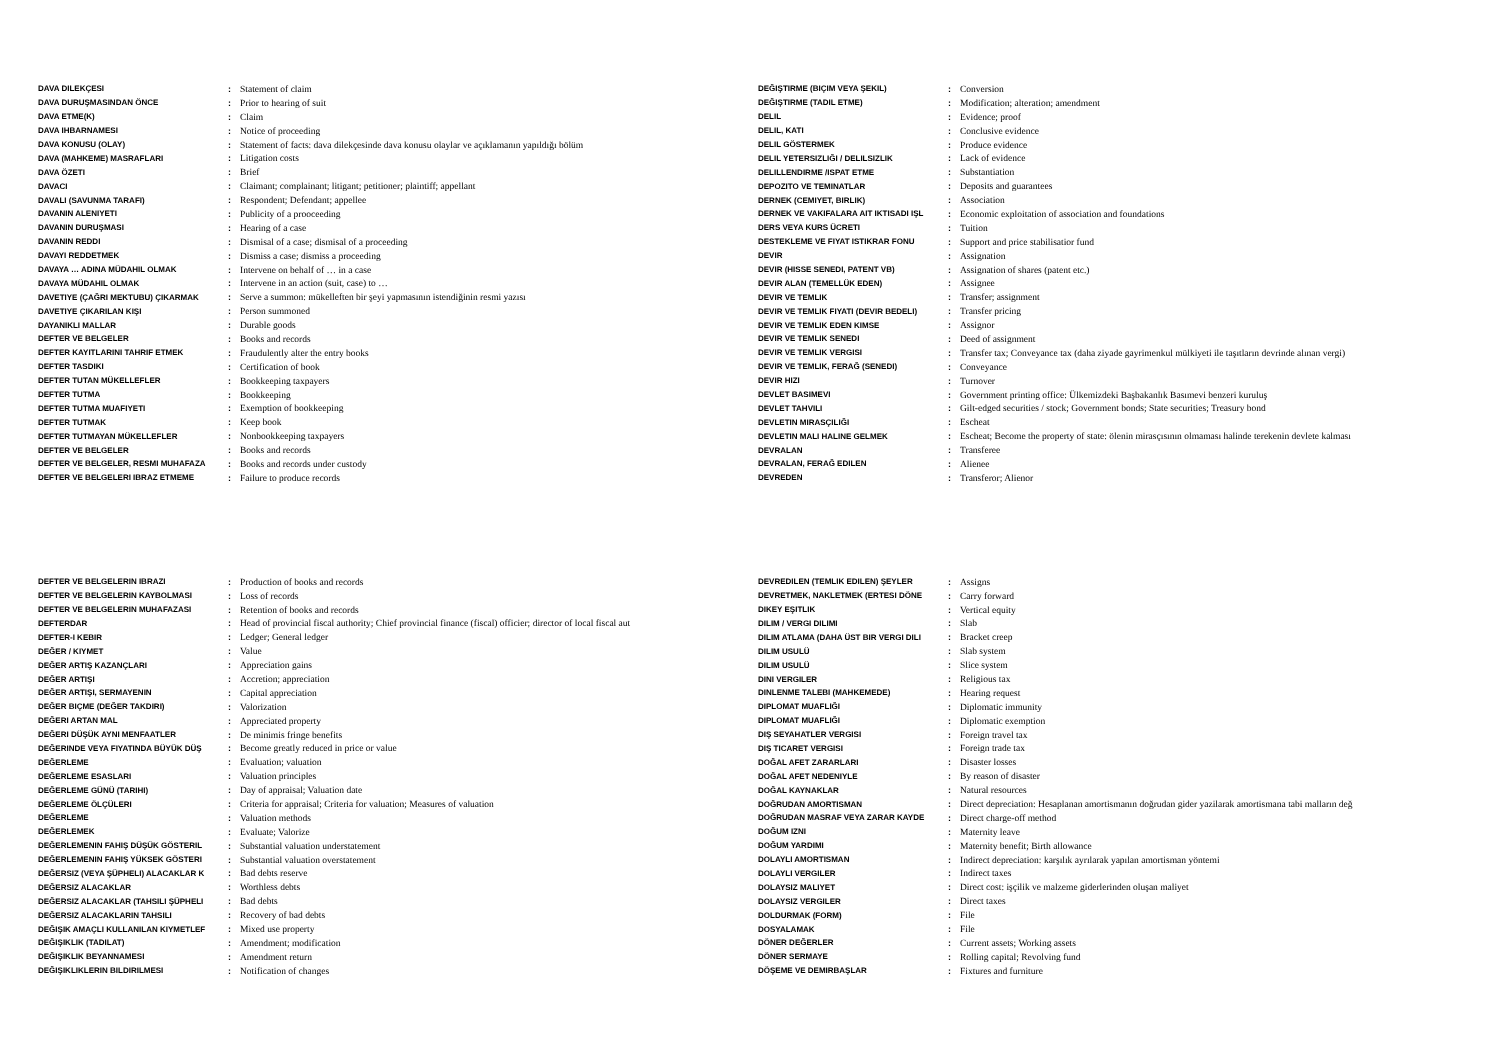| DAVA DILEKÇESI | : | Statement of claim |
| DAVA DURUŞMASINDAN ÖNCE | : | Prior to hearing of suit |
| DAVA ETME(K) | : | Claim |
| DAVA IHBARNAMESI | : | Notice of proceeding |
| DAVA KONUSU (OLAY) | : | Statement of facts: dava dilekçesinde dava konusu olaylar ve açıklamanın yapıldığı bölüm |
| DAVA (MAHKEME) MASRAFLARI | : | Litigation costs |
| DAVA ÖZETI | : | Brief |
| DAVACI | : | Claimant; complainant; litigant; petitioner; plaintiff; appellant |
| DAVALI (SAVUNMA TARAFI) | : | Respondent; Defendant; appellee |
| DAVANIN ALENIYETI | : | Publicity of a prooceeding |
| DAVANIN DURUŞMASI | : | Hearing of a case |
| DAVANIN REDDI | : | Dismisal of a case; dismisal of a proceeding |
| DAVAYI REDDETMEK | : | Dismiss a case; dismiss a proceeding |
| DAVAYA … ADINA MÜDAHIL OLMAK | : | Intervene on behalf of … in a case |
| DAVAYA MÜDAHIL OLMAK | : | Intervene in an action (suit, case) to … |
| DAVETIYE (ÇAĞRI MEKTUBU) ÇIKARMAK | : | Serve a summon: mükelleften bir şeyi yapmasının istendiğinin resmi yazısı |
| DAVETIYE ÇIKARILAN KIŞI | : | Person summoned |
| DAYANIKLI MALLAR | : | Durable goods |
| DEFTER VE BELGELER | : | Books and records |
| DEFTER KAYITLARINI TAHRIF ETMEK | : | Fraudulently alter the entry books |
| DEFTER TASDIKI | : | Certification of book |
| DEFTER TUTAN MÜKELLEFLER | : | Bookkeeping taxpayers |
| DEFTER TUTMA | : | Bookkeeping |
| DEFTER TUTMA MUAFIYETI | : | Exemption of bookkeeping |
| DEFTER TUTMAK | : | Keep book |
| DEFTER TUTMAYAN MÜKELLEFLER | : | Nonbookkeeping taxpayers |
| DEFTER VE BELGELER | : | Books and records |
| DEFTER VE BELGELER, RESMI MUHAFAZA | : | Books and records under custody |
| DEFTER VE BELGELERI IBRAZ ETMEME | : | Failure to produce records |
| DEĞIŞTIRME (BIÇIM VEYA ŞEKIL) | : | Conversion |
| DEĞIŞTIRME (TADIL ETME) | : | Modification; alteration; amendment |
| DELIL | : | Evidence; proof |
| DELIL, KATI | : | Conclusive evidence |
| DELIL GÖSTERMEK | : | Produce evidence |
| DELIL YETERSIZLIĞI / DELILSIZLIK | : | Lack of evidence |
| DELILLENDIRME /ISPAT ETME | : | Substantiation |
| DEPOZITO VE TEMINATLAR | : | Deposits and guarantees |
| DERNEK (CEMIYET, BIRLIK) | : | Association |
| DERNEK VE VAKIFALARA AIT IKTISADI IŞL | : | Economic exploitation of association and foundations |
| DERS VEYA KURS ÜCRETI | : | Tuition |
| DESTEKLEME VE FIYAT ISTIKRAR FONU | : | Support and price stabilisatior fund |
| DEVIR | : | Assignation |
| DEVIR (HISSE SENEDI, PATENT VB) | : | Assignation of shares (patent etc.) |
| DEVIR ALAN (TEMELLÜK EDEN) | : | Assignee |
| DEVIR VE TEMLIK | : | Transfer; assignment |
| DEVIR VE TEMLIK FIYATI (DEVIR BEDELI) | : | Transfer pricing |
| DEVIR VE TEMLIK EDEN KIMSE | : | Assignor |
| DEVIR VE TEMLIK SENEDI | : | Deed of assignment |
| DEVIR VE TEMLIK VERGISI | : | Transfer tax; Conveyance tax (daha ziyade gayrimenkul mülkiyeti ile taşıtların devrinde alınan vergi) |
| DEVIR VE TEMLIK, FERAĞ (SENEDI) | : | Conveyance |
| DEVIR HIZI | : | Turnover |
| DEVLET BASIMEVI | : | Government printing office: Ülkemizdeki Başbakanlık Basımevi benzeri kuruluş |
| DEVLET TAHVILI | : | Gilt-edged securities / stock; Government bonds; State securities; Treasury bond |
| DEVLETIN MIRASÇILIĞI | : | Escheat |
| DEVLETIN MALI HALINE GELMEK | : | Escheat; Become the property of state: ölenin mirasçısının olmaması halinde terekenin devlete kalması |
| DEVRALAN | : | Transferee |
| DEVRALAN, FERAĞ EDILEN | : | Alienee |
| DEVREDEN | : | Transferor; Alienor |
| DEFTER VE BELGELERIN IBRAZI | : | Production of books and records |
| DEFTER VE BELGELERIN KAYBOLMASI | : | Loss of records |
| DEFTER VE BELGELERIN MUHAFAZASI | : | Retention of books and records |
| DEFTERDAR | : | Head of provincial fiscal authority; Chief provincial finance (fiscal) officier; director of local fiscal aut |
| DEFTER-I KEBIR | : | Ledger; General ledger |
| DEĞER / KIYMET | : | Value |
| DEĞER ARTIŞ KAZANÇLARI | : | Appreciation gains |
| DEĞER ARTIŞI | : | Accretion; appreciation |
| DEĞER ARTIŞI, SERMAYENIN | : | Capital appreciation |
| DEĞER BIÇME (DEĞER TAKDIRI) | : | Valorization |
| DEĞERI ARTAN MAL | : | Appreciated property |
| DEĞERI DÜŞÜK AYNI MENFAATLER | : | De minimis fringe benefits |
| DEĞERINDE VEYA FIYATINDA BÜYÜK DÜŞ | : | Become greatly reduced in price or value |
| DEĞERLEME | : | Evaluation; valuation |
| DEĞERLEME ESASLARI | : | Valuation principles |
| DEĞERLEME GÜNÜ (TARIHI) | : | Day of appraisal; Valuation date |
| DEĞERLEME ÖLÇÜLERI | : | Criteria for appraisal; Criteria for valuation; Measures of valuation |
| DEĞERLEME | : | Valuation methods |
| DEĞERLEMEK | : | Evaluate; Valorize |
| DEĞERLEMENIN FAHIŞ DÜŞÜK GÖSTERIL | : | Substantial valuation understatement |
| DEĞERLEMENIN FAHIŞ YÜKSEK GÖSTERI | : | Substantial valuation overstatement |
| DEĞERSIZ (VEYA ŞÜPHELI) ALACAKLAR K | : | Bad debts reserve |
| DEĞERSIZ ALACAKLAR | : | Worthless debts |
| DEĞERSIZ ALACAKLAR (TAHSILI ŞÜPHELI | : | Bad debts |
| DEĞERSIZ ALACAKLARIN TAHSILI | : | Recovery of bad debts |
| DEĞIŞIK AMAÇLI KULLANILAN KIYMETLEF | : | Mixed use property |
| DEĞIŞIKLIK (TADILAT) | : | Amendment; modification |
| DEĞIŞIKLIK BEYANNAMESI | : | Amendment return |
| DEĞIŞIKLIKLERIN BILDIRILMESI | : | Notification of changes |
| DEVREDILEN (TEMLIK EDILEN) ŞEYLER | : | Assigns |
| DEVRETMEK, NAKLETMEK (ERTESI DÖNE | : | Carry forward |
| DIKEY EŞITLIK | : | Vertical equity |
| DILIM / VERGI DILIMI | : | Slab |
| DILIM ATLAMA (DAHA ÜST BIR VERGI DILI | : | Bracket creep |
| DILIM USULÜ | : | Slab system |
| DILIM USULÜ | : | Slice system |
| DINI VERGILER | : | Religious tax |
| DINLENME TALEBI (MAHKEMEDE) | : | Hearing request |
| DIPLOMAT MUAFLIĞI | : | Diplomatic immunity |
| DIPLOMAT MUAFLIĞI | : | Diplomatic exemption |
| DIŞ SEYAHATLER VERGISI | : | Foreign travel tax |
| DIŞ TICARET VERGISI | : | Foreign trade tax |
| DOĞAL AFET ZARARLARI | : | Disaster losses |
| DOĞAL AFET NEDENIYLE | : | By reason of disaster |
| DOĞAL KAYNAKLAR | : | Natural resources |
| DOĞRUDAN AMORTISMAN | : | Direct depreciation: Hesaplanan amortismanın doğrudan gider yazilarak amortismana tabi malların değ |
| DOĞRUDAN MASRAF VEYA ZARAR KAYDE | : | Direct charge-off method |
| DOĞUM IZNI | : | Maternity leave |
| DOĞUM YARDIMI | : | Maternity benefit; Birth allowance |
| DOLAYLI AMORTISMAN | : | Indirect depreciation: karşılık ayrılarak yapılan amortisman yöntemi |
| DOLAYLI VERGILER | : | Indirect taxes |
| DOLAYSIZ MALIYET | : | Direct cost: işçilik ve malzeme giderlerinden oluşan maliyet |
| DOLAYSIZ VERGILER | : | Direct taxes |
| DOLDURMAK (FORM) | : | File |
| DOSYALAMAK | : | File |
| DÖNER DEĞERLER | : | Current assets; Working assets |
| DÖNER SERMAYE | : | Rolling capital; Revolving fund |
| DÖŞEME VE DEMIRBAŞLAR | : | Fixtures and furniture |